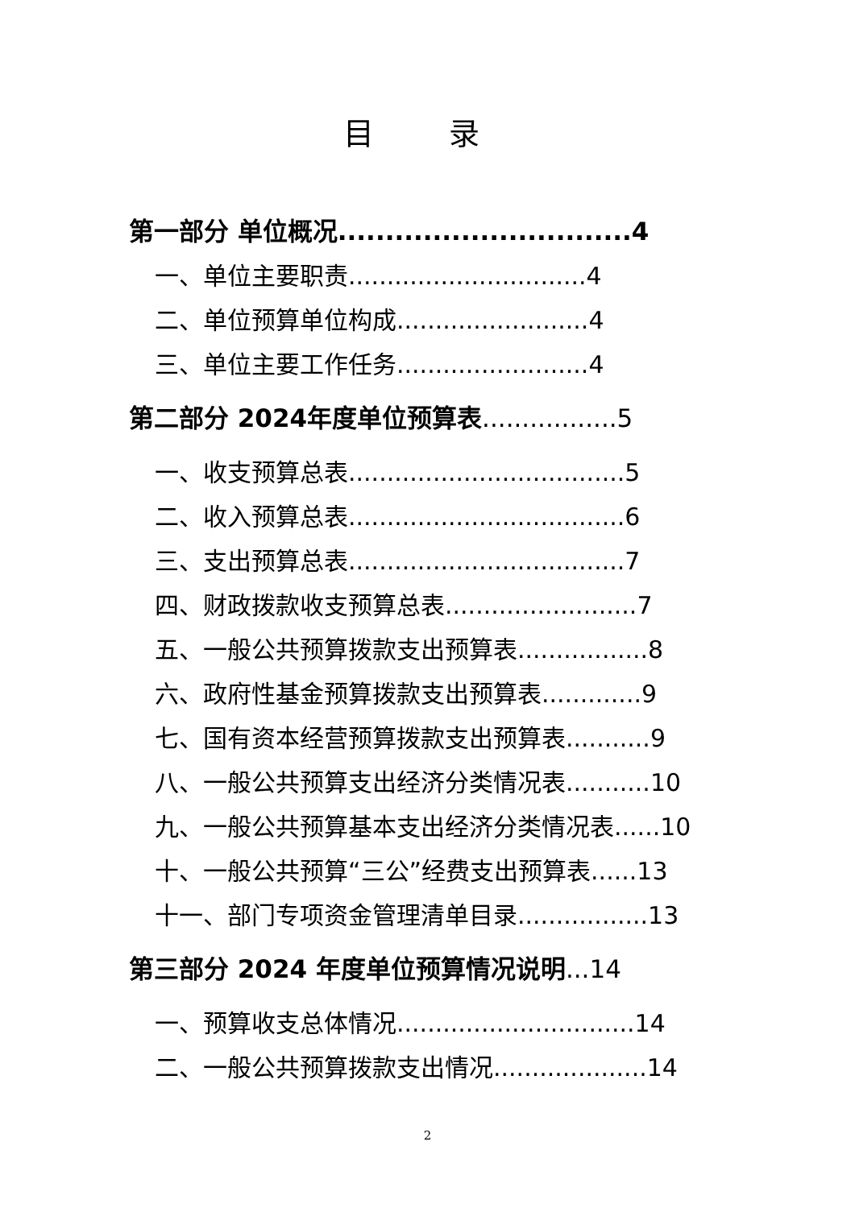目 录
第一部分 单位概况...............................4
一、单位主要职责...............................4
二、单位预算单位构成.........................4
三、单位主要工作任务.........................4
第二部分 2024年度单位预算表.................5
一、收支预算总表....................................5
二、收入预算总表....................................6
三、支出预算总表....................................7
四、财政拨款收支预算总表.........................7
五、一般公共预算拨款支出预算表.................8
六、政府性基金预算拨款支出预算表.............9
七、国有资本经营预算拨款支出预算表...........9
八、一般公共预算支出经济分类情况表...........10
九、一般公共预算基本支出经济分类情况表......10
十、一般公共预算“三公”经费支出预算表......13
十一、部门专项资金管理清单目录.................13
第三部分 2024 年度单位预算情况说明...14
一、预算收支总体情况...............................14
二、一般公共预算拨款支出情况....................14
2